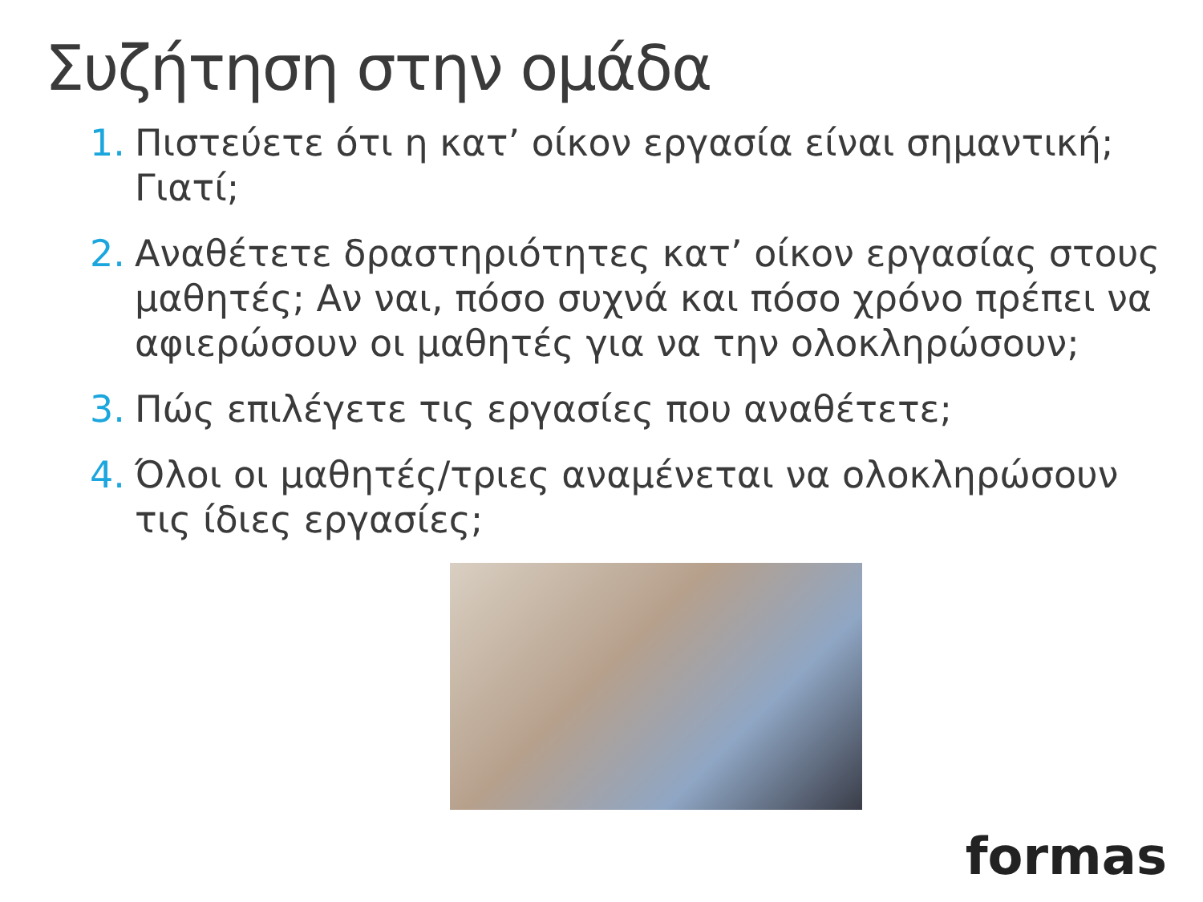Συζήτηση στην ομάδα
1. Πιστεύετε ότι η κατ’ οίκον εργασία είναι σημαντική; Γιατί;
2. Αναθέτετε δραστηριότητες κατ’ οίκον εργασίας στους μαθητές; Αν ναι, πόσο συχνά και πόσο χρόνο πρέπει να αφιερώσουν οι μαθητές για να την ολοκληρώσουν;
3. Πώς επιλέγετε τις εργασίες που αναθέτετε;
4. Όλοι οι μαθητές/τριες αναμένεται να ολοκληρώσουν τις ίδιες εργασίες;
formas